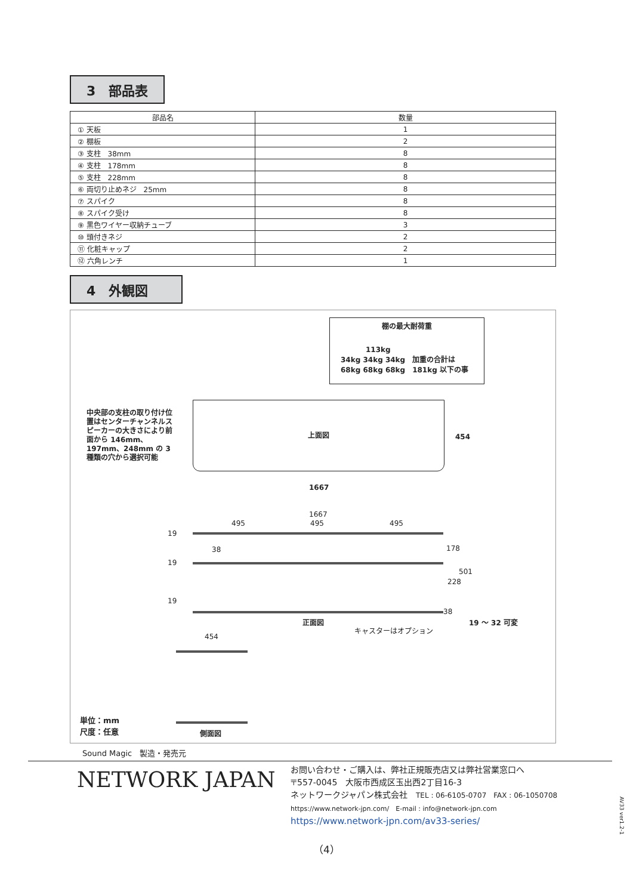3　部品表
| 部品名 | 数量 |
| --- | --- |
| ① 天板 | 1 |
| ② 棚板 | 2 |
| ③ 支柱 38mm | 8 |
| ④ 支柱 178mm | 8 |
| ⑤ 支柱 228mm | 8 |
| ⑥ 両切り止めネジ 25mm | 8 |
| ⑦ スパイク | 8 |
| ⑧ スパイク受け | 8 |
| ⑨ 黒色ワイヤー収納チューブ | 3 |
| ⑩ 頭付きネジ | 2 |
| ⑪ 化粧キャップ | 2 |
| ⑫ 六角レンチ | 1 |
4　外観図
棚の最大耐荷重
113kg
34kg 34kg 34kg　加重の合計は
68kg 68kg 68kg　181kg 以下の事
中央部の支柱の取り付け位置はセンターチャンネルスピーカーの大きさにより前面から 146mm、197mm、248mm の 3 種類の穴から選択可能
上面図
454
1667
1667
495 495 495
19
19
19
38 178
501
228
38
正面図
キャスターはオプション
19 ～ 32 可変
454
側面図
単位：mm
尺度：任意
Sound Magic　製造・発売元
NETWORK JAPAN
お問い合わせ・ご購入は、弊社正規販売店又は弊社営業窓口へ
〒557-0045　大阪市西成区玉出西2丁目16-3
ネットワークジャパン株式会社　TEL : 06-6105-0707　FAX : 06-1050708
https://www.network-jpn.com/　E-mail : info@network-jpn.com
https://www.network-jpn.com/av33-series/
AV33 ver1.2-1
（4）